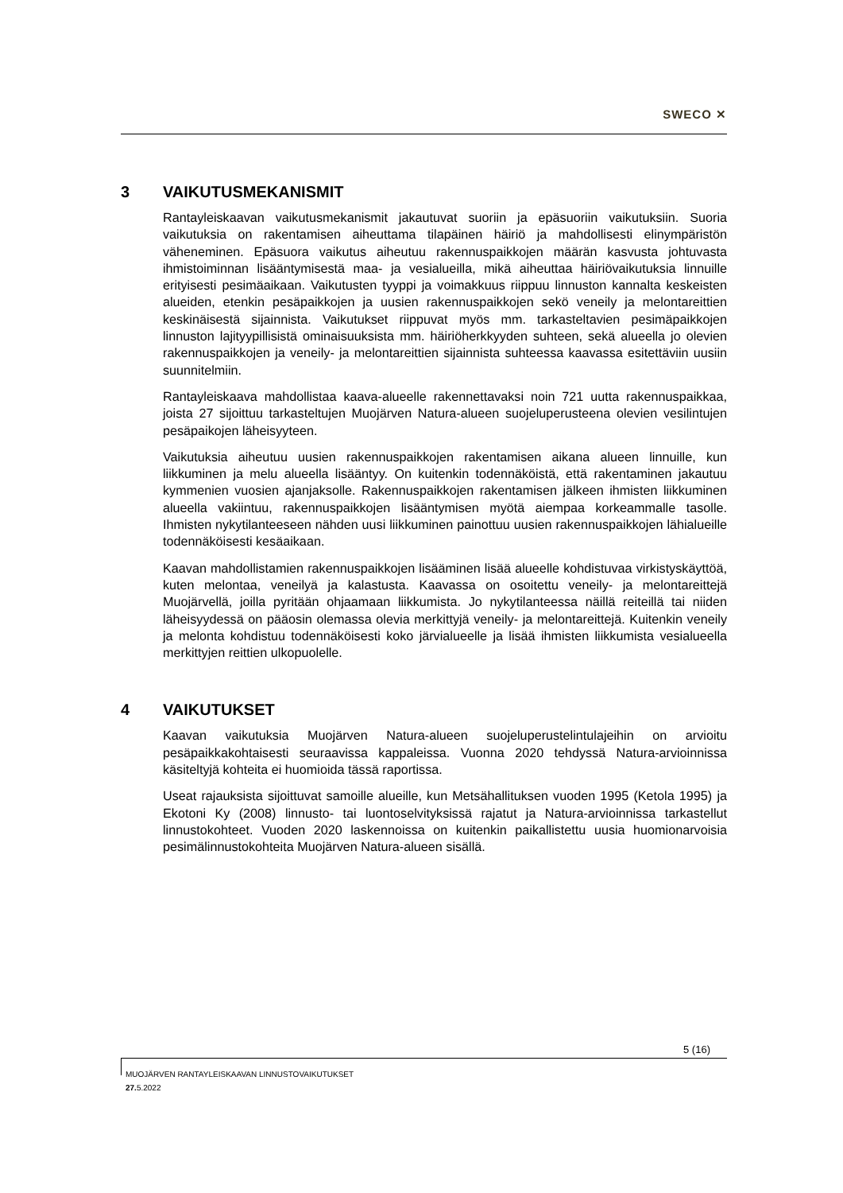SWECO ✕
3 VAIKUTUSMEKANISMIT
Rantayleiskaavan vaikutusmekanismit jakautuvat suoriin ja epäsuoriin vaikutuksiin. Suoria vaikutuksia on rakentamisen aiheuttama tilapäinen häiriö ja mahdollisesti elinympäristön väheneminen. Epäsuora vaikutus aiheutuu rakennuspaikkojen määrän kasvusta johtuvasta ihmistoiminnan lisääntymisestä maa- ja vesialueilla, mikä aiheuttaa häiriövaikutuksia linnuille erityisesti pesimäaikaan. Vaikutusten tyyppi ja voimakkuus riippuu linnuston kannalta keskeisten alueiden, etenkin pesäpaikkojen ja uusien rakennuspaikkojen sekö veneily ja melontareittien keskinäisestä sijainnista. Vaikutukset riippuvat myös mm. tarkasteltavien pesimäpaikkojen linnuston lajityypillisistä ominaisuuksista mm. häiriöherkkyyden suhteen, sekä alueella jo olevien rakennuspaikkojen ja veneily- ja melontareittien sijainnista suhteessa kaavassa esitettäviin uusiin suunnitelmiin.
Rantayleiskaava mahdollistaa kaava-alueelle rakennettavaksi noin 721 uutta rakennuspaikkaa, joista 27 sijoittuu tarkasteltujen Muojärven Natura-alueen suojeluperusteena olevien vesilintujen pesäpaikojen läheisyyteen.
Vaikutuksia aiheutuu uusien rakennuspaikkojen rakentamisen aikana alueen linnuille, kun liikkuminen ja melu alueella lisääntyy. On kuitenkin todennäköistä, että rakentaminen jakautuu kymmenien vuosien ajanjaksolle. Rakennuspaikkojen rakentamisen jälkeen ihmisten liikkuminen alueella vakiintuu, rakennuspaikkojen lisääntymisen myötä aiempaa korkeammalle tasolle. Ihmisten nykytilanteeseen nähden uusi liikkuminen painottuu uusien rakennuspaikkojen lähialueille todennäköisesti kesäaikaan.
Kaavan mahdollistamien rakennuspaikkojen lisääminen lisää alueelle kohdistuvaa virkistyskäyttöä, kuten melontaa, veneilyä ja kalastusta. Kaavassa on osoitettu veneily- ja melontareittejä Muojärvellä, joilla pyritään ohjaamaan liikkumista. Jo nykytilanteessa näillä reiteillä tai niiden läheisyydessä on pääosin olemassa olevia merkittyjä veneily- ja melontareittejä. Kuitenkin veneily ja melonta kohdistuu todennäköisesti koko järvialueelle ja lisää ihmisten liikkumista vesialueella merkittyjen reittien ulkopuolelle.
4 VAIKUTUKSET
Kaavan vaikutuksia Muojärven Natura-alueen suojeluperustelintulajeihin on arvioitu pesäpaikkakohtaisesti seuraavissa kappaleissa. Vuonna 2020 tehdyssä Natura-arvioinnissa käsiteltyjä kohteita ei huomioida tässä raportissa.
Useat rajauksista sijoittuvat samoille alueille, kun Metsähallituksen vuoden 1995 (Ketola 1995) ja Ekotoni Ky (2008) linnusto- tai luontoselvityksissä rajatut ja Natura-arvioinnissa tarkastellut linnustokohteet. Vuoden 2020 laskennoissa on kuitenkin paikallistettu uusia huomionarvoisia pesimälinnustokohteita Muojärven Natura-alueen sisällä.
5 (16)
MUOJÄRVEN RANTAYLEISKAAVAN LINNUSTOVAIKUTUKSET
27. 5.2022